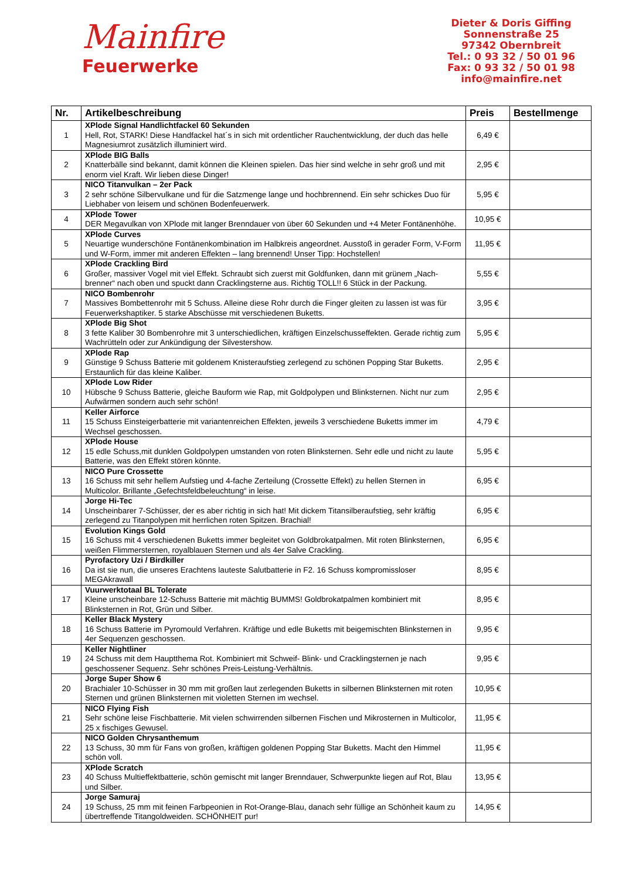Mainfire
Feuerwerke
Dieter & Doris Giffing
Sonnenstraße 25
97342 Obernbreit
Tel.: 0 93 32 / 50 01 96
Fax: 0 93 32 / 50 01 98
info@mainfire.net
| Nr. | Artikelbeschreibung | Preis | Bestellmenge |
| --- | --- | --- | --- |
| 1 | XPlode Signal Handlichtfackel 60 Sekunden Hell, Rot, STARK! Diese Handfackel hat´s in sich mit ordentlicher Rauchentwicklung, der duch das helle Magnesiumrot zusätzlich illuminiert wird. | 6,49 € | |
| 2 | XPlode BIG Balls Knatterbälle sind bekannt, damit können die Kleinen spielen. Das hier sind welche in sehr groß und mit enorm viel Kraft. Wir lieben diese Dinger! | 2,95 € | |
| 3 | NICO Titanvulkan – 2er Pack 2 sehr schöne Silbervulkane und für die Satzmenge lange und hochbrennend. Ein sehr schickes Duo für Liebhaber von leisem und schönen Bodenfeuerwerk. | 5,95 € | |
| 4 | XPlode Tower DER Megavulkan von XPlode mit langer Brenndauer von über 60 Sekunden und +4 Meter Fontänenhöhe. | 10,95 € | |
| 5 | XPlode Curves Neuartige wunderschöne Fontänenkombination im Halbkreis angeordnet. Ausstoß in gerader Form, V-Form und W-Form, immer mit anderen Effekten – lang brennend! Unser Tipp: Hochstellen! | 11,95 € | |
| 6 | XPlode Crackling Bird Großer, massiver Vogel mit viel Effekt. Schraubt sich zuerst mit Goldfunken, dann mit grünem „Nach-brenner“ nach oben und spuckt dann Cracklingsterne aus. Richtig TOLL!! 6 Stück in der Packung. | 5,55 € | |
| 7 | NICO Bombenrohr Massives Bombettenrohr mit 5 Schuss. Alleine diese Rohr durch die Finger gleiten zu lassen ist was für Feuerwerkshaptiker. 5 starke Abschüsse mit verschiedenen Buketts. | 3,95 € | |
| 8 | XPlode Big Shot 3 fette Kaliber 30 Bombenrohre mit 3 unterschiedlichen, kräftigen Einzelschusseffekten. Gerade richtig zum Wachrütteln oder zur Ankündigung der Silvestershow. | 5,95 € | |
| 9 | XPlode Rap Günstige 9 Schuss Batterie mit goldenem Knisteraufstieg zerlegend zu schönen Popping Star Buketts. Erstaunlich für das kleine Kaliber. | 2,95 € | |
| 10 | XPlode Low Rider Hübsche 9 Schuss Batterie, gleiche Bauform wie Rap, mit Goldpolypen und Blinksternen. Nicht nur zum Aufwärmen sondern auch sehr schön! | 2,95 € | |
| 11 | Keller Airforce 15 Schuss Einsteigerbatterie mit variantenreichen Effekten, jeweils 3 verschiedene Buketts immer im Wechsel geschossen. | 4,79 € | |
| 12 | XPlode House 15 edle Schuss,mit dunklen Goldpolypen umstanden von roten Blinksternen. Sehr edle und nicht zu laute Batterie, was den Effekt stören könnte. | 5,95 € | |
| 13 | NICO Pure Crossette 16 Schuss mit sehr hellem Aufstieg und 4-fache Zerteilung (Crossette Effekt) zu hellen Sternen in Multicolor. Brillante „Gefechtsfeldbeleuchtung“ in leise. | 6,95 € | |
| 14 | Jorge Hi-Tec Unscheinbarer 7-Schüsser, der es aber richtig in sich hat! Mit dickem Titansilberaufstieg, sehr kräftig zerlegend zu Titanpolypen mit herrlichen roten Spitzen. Brachial! | 6,95 € | |
| 15 | Evolution Kings Gold 16 Schuss mit 4 verschiedenen Buketts immer begleitet von Goldbrokatpalmen. Mit roten Blinksternen, weißen Flimmersternen, royalblauen Sternen und als 4er Salve Crackling. | 6,95 € | |
| 16 | Pyrofactory Uzi / Birdkiller Da ist sie nun, die unseres Erachtens lauteste Salutbatterie in F2. 16 Schuss kompromissloser MEGAkrawall | 8,95 € | |
| 17 | Vuurwerktotaal BL Tolerate Kleine unscheinbare 12-Schuss Batterie mit mächtig BUMMS! Goldbrokatpalmen kombiniert mit Blinksternen in Rot, Grün und Silber. | 8,95 € | |
| 18 | Keller Black Mystery 16 Schuss Batterie im Pyromould Verfahren. Kräftige und edle Buketts mit beigemischten Blinksternen in 4er Sequenzen geschossen. | 9,95 € | |
| 19 | Keller Nightliner 24 Schuss mit dem Hauptthema Rot. Kombiniert mit Schweif- Blink- und Cracklingsternen je nach geschossener Sequenz. Sehr schönes Preis-Leistung-Verhältnis. | 9,95 € | |
| 20 | Jorge Super Show 6 Brachialer 10-Schüsser in 30 mm mit großen laut zerlegenden Buketts in silbernen Blinksternen mit roten Sternen und grünen Blinksternen mit violetten Sternen im wechsel. | 10,95 € | |
| 21 | NICO Flying Fish Sehr schöne leise Fischbatterie. Mit vielen schwirrenden silbernen Fischen und Mikrosternen in Multicolor, 25 x fischiges Gewusel. | 11,95 € | |
| 22 | NICO Golden Chrysanthemum 13 Schuss, 30 mm für Fans von großen, kräftigen goldenen Popping Star Buketts. Macht den Himmel schön voll. | 11,95 € | |
| 23 | XPlode Scratch 40 Schuss Multieffektbatterie, schön gemischt mit langer Brenndauer, Schwerpunkte liegen auf Rot, Blau und Silber. | 13,95 € | |
| 24 | Jorge Samuraj 19 Schuss, 25 mm mit feinen Farbpeonien in Rot-Orange-Blau, danach sehr füllige an Schönheit kaum zu übertreffende Titangoldweiden. SCHÖNHEIT pur! | 14,95 € | |